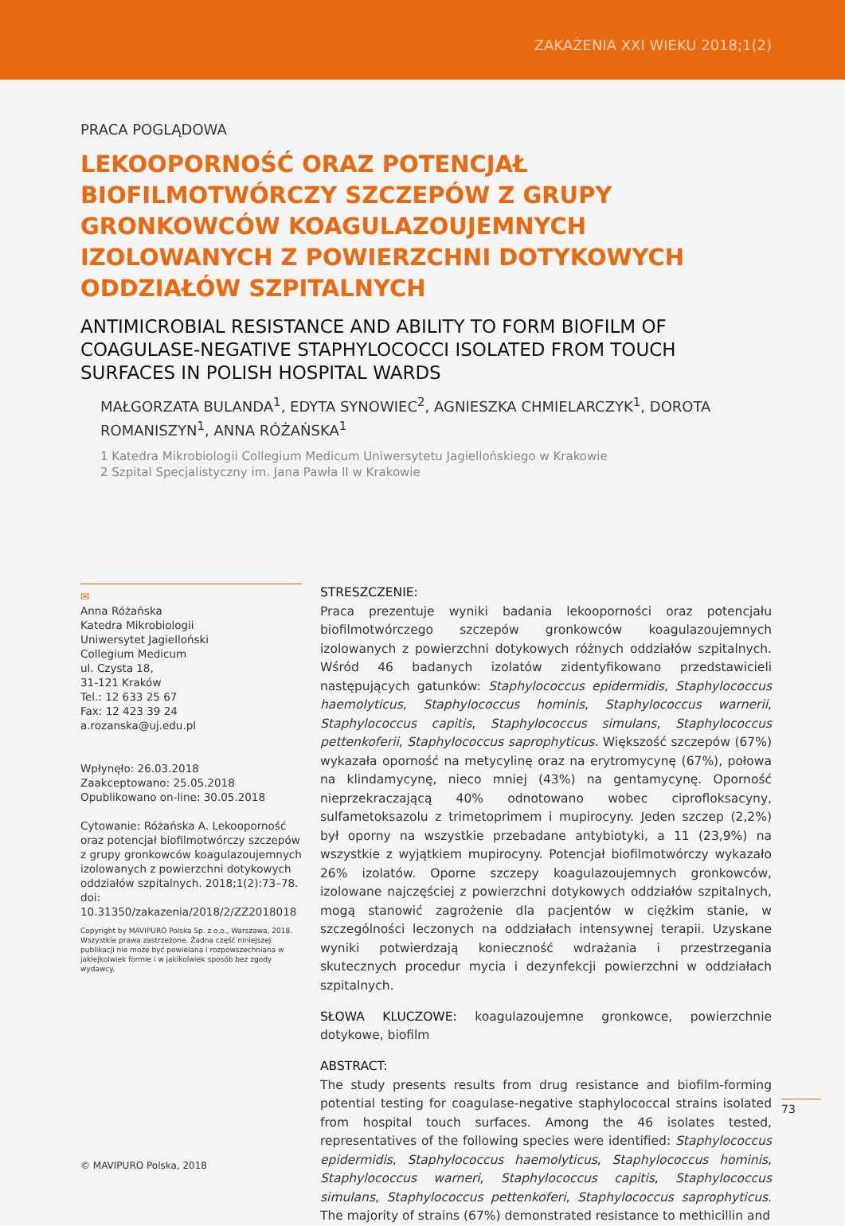ZAKAŻENIA XXI WIEKU 2018;1(2)
PRACA POGLĄDOWA
LEKOOPORNOŚĆ ORAZ POTENCJAŁ BIOFILMOTWÓRCZY SZCZEPÓW Z GRUPY GRONKOWCÓW KOAGULAZOUJEMNYCH IZOLOWANYCH Z POWIERZCHNI DOTYKOWYCH ODDZIAŁÓW SZPITALNYCH
ANTIMICROBIAL RESISTANCE AND ABILITY TO FORM BIOFILM OF COAGULASE-NEGATIVE STAPHYLOCOCCI ISOLATED FROM TOUCH SURFACES IN POLISH HOSPITAL WARDS
MAŁGORZATA BULANDA<sup>1</sup>, EDYTA SYNOWIEC<sup>2</sup>, AGNIESZKA CHMIELARCZYK<sup>1</sup>, DOROTA ROMANISZYN<sup>1</sup>, ANNA RÓŻAŃSKA<sup>1</sup>
1 Katedra Mikrobiologii Collegium Medicum Uniwersytetu Jagiellońskiego w Krakowie
2 Szpital Specjalistyczny im. Jana Pawła II w Krakowie
✉
Anna Różańska
Katedra Mikrobiologii
Uniwersytet Jagielloński
Collegium Medicum
ul. Czysta 18,
31-121 Kraków
Tel.: 12 633 25 67
Fax: 12 423 39 24
a.rozanska@uj.edu.pl
Wpłynęło: 26.03.2018
Zaakceptowano: 25.05.2018
Opublikowano on-line: 30.05.2018
Cytowanie: Różańska A. Lekooporność oraz potencjał biofilmotwórczy szczepów z grupy gronkowców koagulazoujemnych izolowanych z powierzchni dotykowych oddziałów szpitalnych. 2018;1(2):73–78. doi: 10.31350/zakazenia/2018/2/ZZ2018018
Copyright by MAVIPURO Polska Sp. z o.o., Warszawa, 2018. Wszystkie prawa zastrzeżone. Żadna część niniejszej publikacji nie może być powielana i rozpowszechniana w jakiejkolwiek formie i w jakikolwiek sposób bez zgody wydawcy.
STRESZCZENIE:
Praca prezentuje wyniki badania lekooporności oraz potencjału biofilmotwórczego szczepów gronkowców koagulazoujemnych izolowanych z powierzchni dotykowych różnych oddziałów szpitalnych. Wśród 46 badanych izolatów zidentyfikowano przedstawicieli następujących gatunków: Staphylococcus epidermidis, Staphylococcus haemolyticus, Staphylococcus hominis, Staphylococcus warnerii, Staphylococcus capitis, Staphylococcus simulans, Staphylococcus pettenkoferii, Staphylococcus saprophyticus. Większość szczepów (67%) wykazała oporność na metycylinę oraz na erytromycynę (67%), połowa na klindamycynę, nieco mniej (43%) na gentamycynę. Oporność nieprzekraczającą 40% odnotowano wobec ciprofloksacyny, sulfametoksazolu z trimetoprimem i mupirocyny. Jeden szczep (2,2%) był oporny na wszystkie przebadane antybiotyki, a 11 (23,9%) na wszystkie z wyjątkiem mupirocyny. Potencjał biofilmotwórczy wykazało 26% izolatów. Oporne szczepy koagulazoujemnych gronkowców, izolowane najczęściej z powierzchni dotykowych oddziałów szpitalnych, mogą stanowić zagrożenie dla pacjentów w ciężkim stanie, w szczególności leczonych na oddziałach intensywnej terapii. Uzyskane wyniki potwierdzają konieczność wdrażania i przestrzegania skutecznych procedur mycia i dezynfekcji powierzchni w oddziałach szpitalnych.
SŁOWA KLUCZOWE: koagulazoujemne gronkowce, powierzchnie dotykowe, biofilm
ABSTRACT:
The study presents results from drug resistance and biofilm-forming potential testing for coagulase-negative staphylococcal strains isolated from hospital touch surfaces. Among the 46 isolates tested, representatives of the following species were identified: Staphylococcus epidermidis, Staphylococcus haemolyticus, Staphylococcus hominis, Staphylococcus warneri, Staphylococcus capitis, Staphylococcus simulans, Staphylococcus pettenkoferi, Staphylococcus saprophyticus. The majority of strains (67%) demonstrated resistance to methicillin and
73
© MAVIPURO Polska, 2018